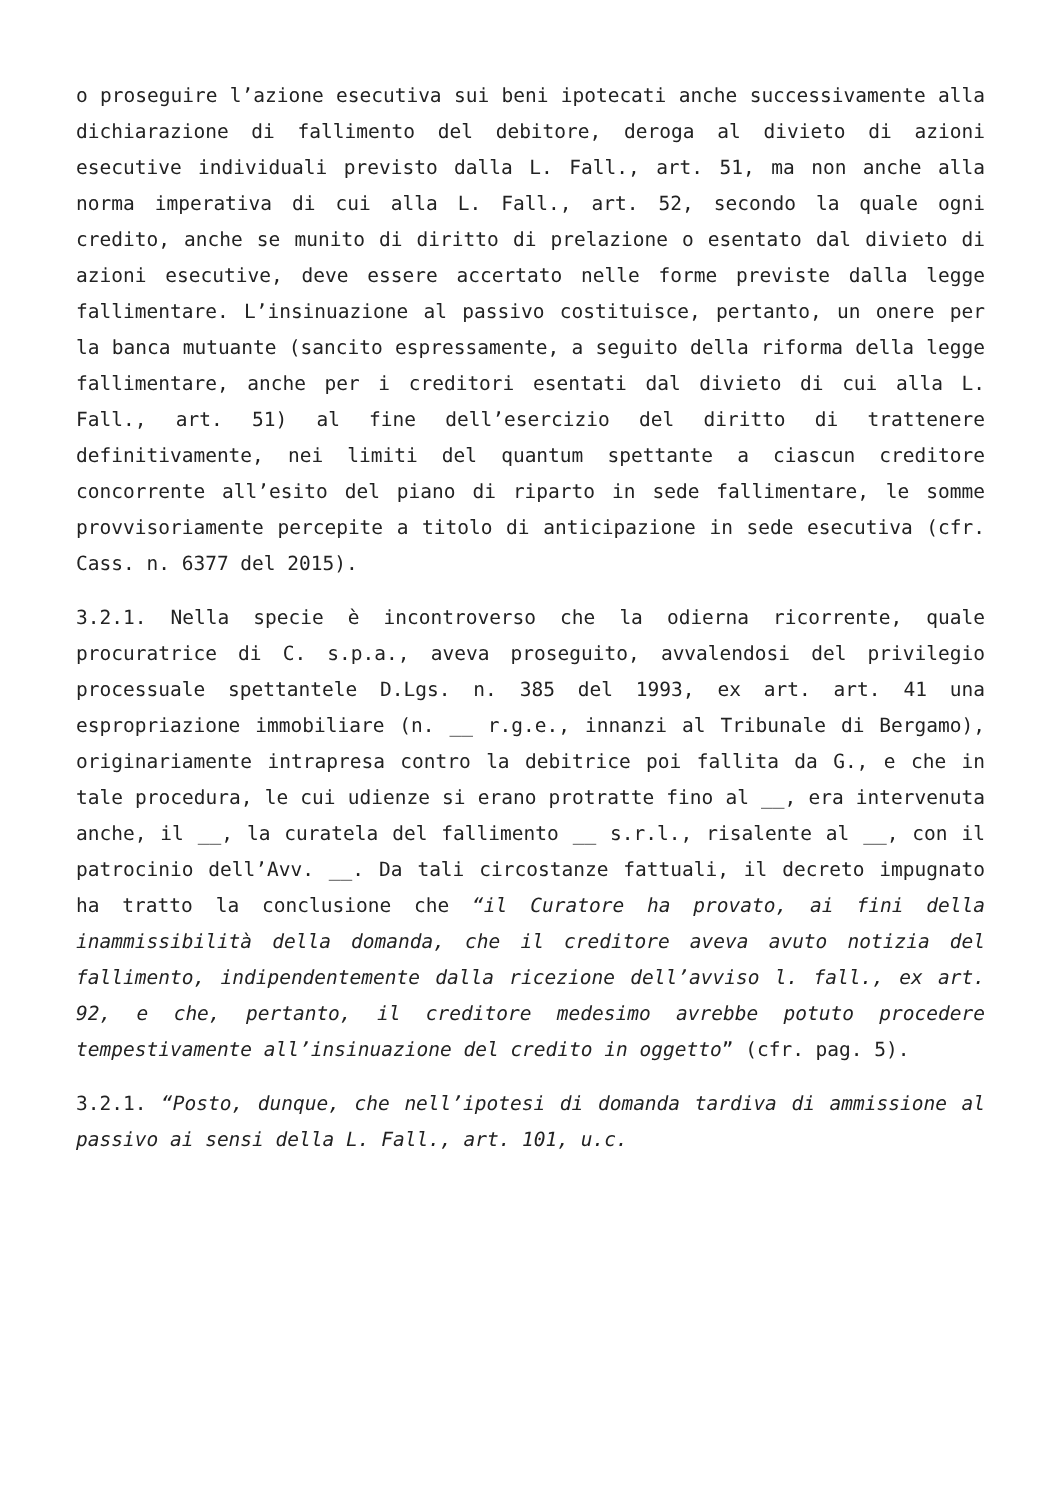o proseguire l’azione esecutiva sui beni ipotecati anche successivamente alla dichiarazione di fallimento del debitore, deroga al divieto di azioni esecutive individuali previsto dalla L. Fall., art. 51, ma non anche alla norma imperativa di cui alla L. Fall., art. 52, secondo la quale ogni credito, anche se munito di diritto di prelazione o esentato dal divieto di azioni esecutive, deve essere accertato nelle forme previste dalla legge fallimentare. L’insinuazione al passivo costituisce, pertanto, un onere per la banca mutuante (sancito espressamente, a seguito della riforma della legge fallimentare, anche per i creditori esentati dal divieto di cui alla L. Fall., art. 51) al fine dell’esercizio del diritto di trattenere definitivamente, nei limiti del quantum spettante a ciascun creditore concorrente all’esito del piano di riparto in sede fallimentare, le somme provvisoriamente percepite a titolo di anticipazione in sede esecutiva (cfr. Cass. n. 6377 del 2015).
3.2.1. Nella specie è incontroverso che la odierna ricorrente, quale procuratrice di C. s.p.a., aveva proseguito, avvalendosi del privilegio processuale spettantele D.Lgs. n. 385 del 1993, ex art. art. 41 una espropriazione immobiliare (n. __ r.g.e., innanzi al Tribunale di Bergamo), originariamente intrapresa contro la debitrice poi fallita da G., e che in tale procedura, le cui udienze si erano protratte fino al __, era intervenuta anche, il __, la curatela del fallimento __ s.r.l., risalente al __, con il patrocinio dell’Avv. __. Da tali circostanze fattuali, il decreto impugnato ha tratto la conclusione che “il Curatore ha provato, ai fini della inammissibilità della domanda, che il creditore aveva avuto notizia del fallimento, indipendentemente dalla ricezione dell’avviso l. fall., ex art. 92, e che, pertanto, il creditore medesimo avrebbe potuto procedere tempestivamente all’insinuazione del credito in oggetto” (cfr. pag. 5).
3.2.1. “Posto, dunque, che nell’ipotesi di domanda tardiva di ammissione al passivo ai sensi della L. Fall., art. 101, u.c.